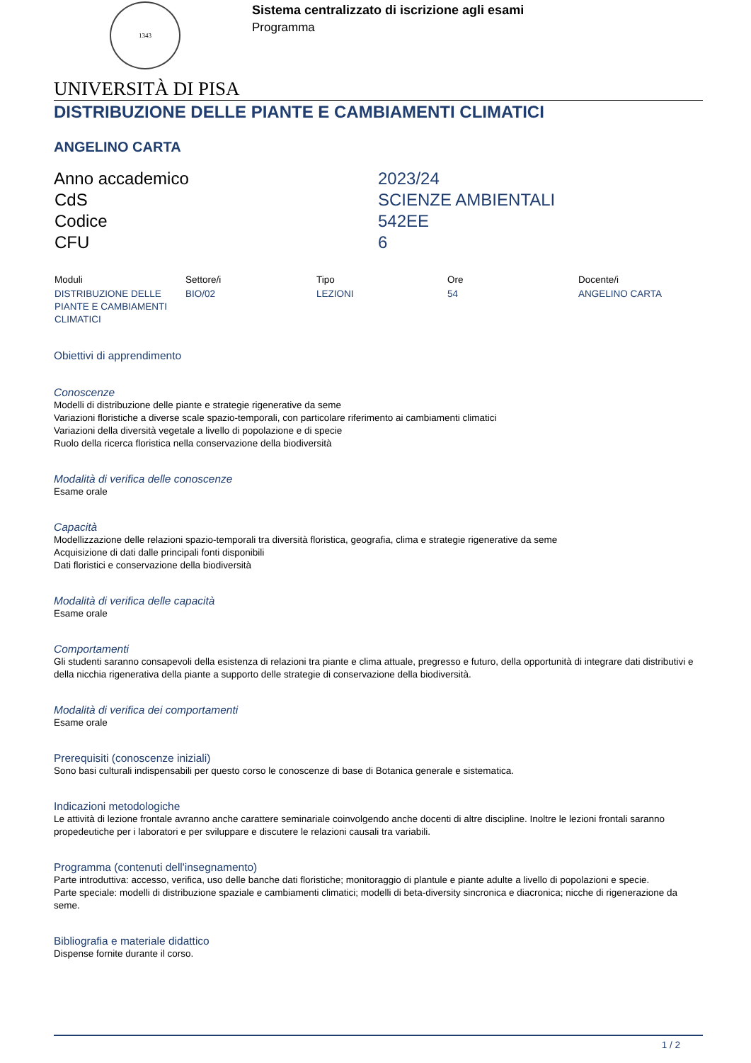1343
Sistema centralizzato di iscrizione agli esami
Programma
UNIVERSITÀ DI PISA
DISTRIBUZIONE DELLE PIANTE E CAMBIAMENTI CLIMATICI
ANGELINO CARTA
| Anno accademico | 2023/24 |
| CdS | SCIENZE AMBIENTALI |
| Codice | 542EE |
| CFU | 6 |
| Moduli | Settore/i | Tipo | Ore | Docente/i |
| --- | --- | --- | --- | --- |
| DISTRIBUZIONE DELLE PIANTE E CAMBIAMENTI CLIMATICI | BIO/02 | LEZIONI | 54 | ANGELINO CARTA |
Obiettivi di apprendimento
Conoscenze
Modelli di distribuzione delle piante e strategie rigenerative da seme
Variazioni floristiche a diverse scale spazio-temporali, con particolare riferimento ai cambiamenti climatici
Variazioni della diversità vegetale a livello di popolazione e di specie
Ruolo della ricerca floristica nella conservazione della biodiversità
Modalità di verifica delle conoscenze
Esame orale
Capacità
Modellizzazione delle relazioni spazio-temporali tra diversità floristica, geografia, clima e strategie rigenerative da seme
Acquisizione di dati dalle principali fonti disponibili
Dati floristici e conservazione della biodiversità
Modalità di verifica delle capacità
Esame orale
Comportamenti
Gli studenti saranno consapevoli della esistenza di relazioni tra piante e clima attuale, pregresso e futuro, della opportunità di integrare dati distributivi e della nicchia rigenerativa della piante a supporto delle strategie di conservazione della biodiversità.
Modalità di verifica dei comportamenti
Esame orale
Prerequisiti (conoscenze iniziali)
Sono basi culturali indispensabili per questo corso le conoscenze di base di Botanica generale e sistematica.
Indicazioni metodologiche
Le attività di lezione frontale avranno anche carattere seminariale coinvolgendo anche docenti di altre discipline. Inoltre le lezioni frontali saranno propedeutiche per i laboratori e per sviluppare e discutere le relazioni causali tra variabili.
Programma (contenuti dell'insegnamento)
Parte introduttiva: accesso, verifica, uso delle banche dati floristiche; monitoraggio di plantule e piante adulte a livello di popolazioni e specie.
Parte speciale: modelli di distribuzione spaziale e cambiamenti climatici; modelli di beta-diversity sincronica e diacronica; nicche di rigenerazione da seme.
Bibliografia e materiale didattico
Dispense fornite durante il corso.
1 / 2